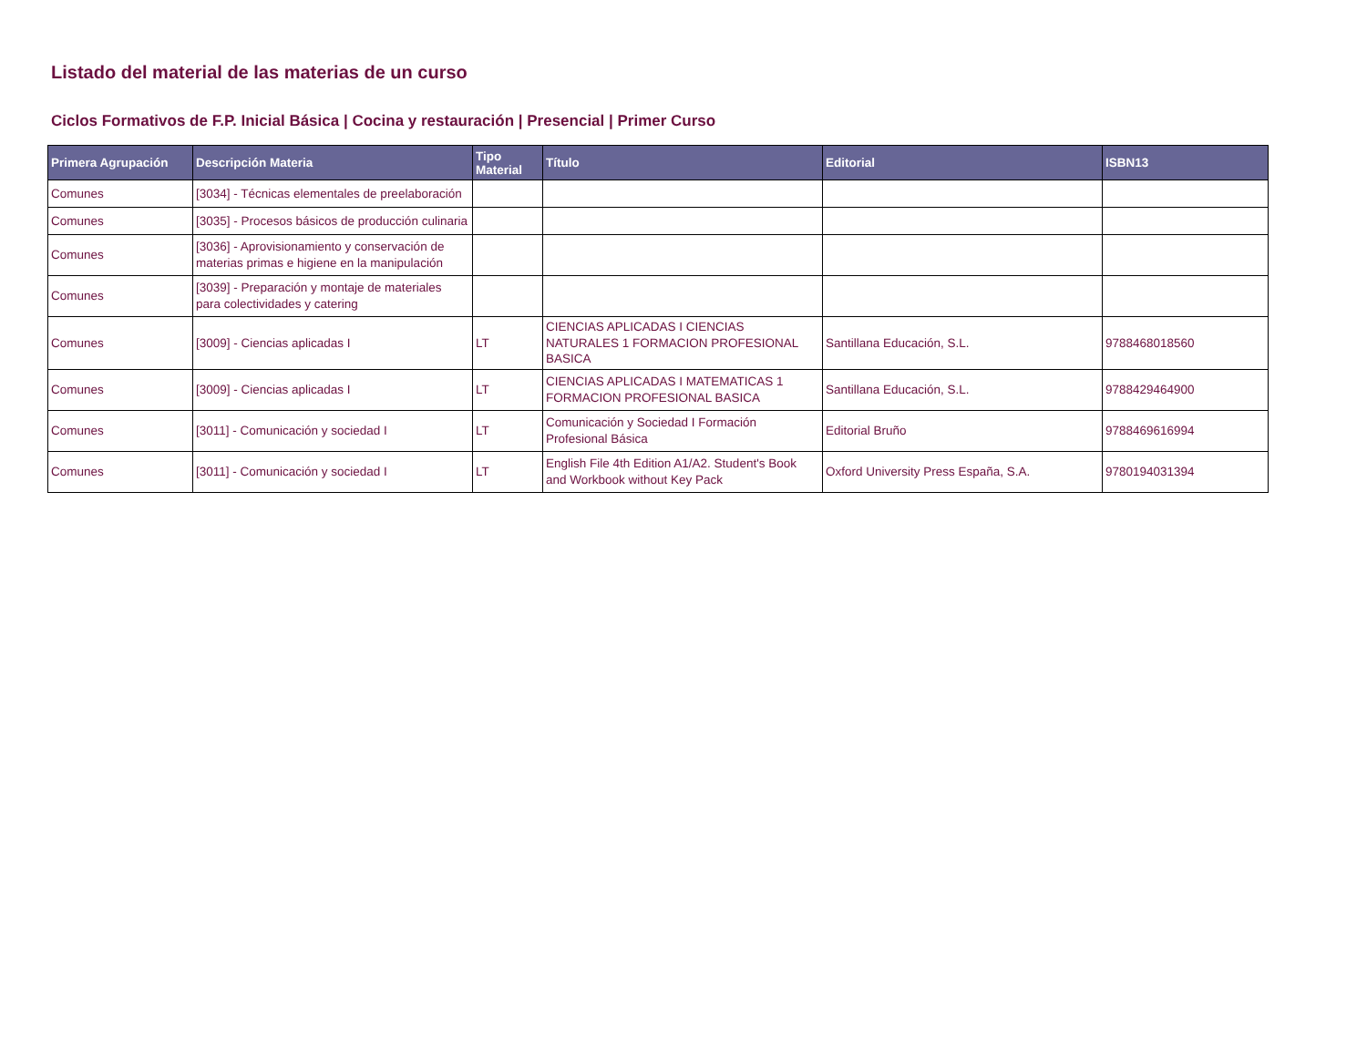Listado del material de las materias de un curso
Ciclos Formativos de F.P. Inicial Básica | Cocina y restauración | Presencial | Primer Curso
| Primera Agrupación | Descripción Materia | Tipo Material | Título | Editorial | ISBN13 |
| --- | --- | --- | --- | --- | --- |
| Comunes | [3034] - Técnicas elementales de preelaboración | | | | |
| Comunes | [3035] - Procesos básicos de producción culinaria | | | | |
| Comunes | [3036] - Aprovisionamiento y conservación de materias primas e higiene en la manipulación | | | | |
| Comunes | [3039] - Preparación y montaje de materiales para colectividades y catering | | | | |
| Comunes | [3009] - Ciencias aplicadas I | LT | CIENCIAS APLICADAS I CIENCIAS NATURALES 1 FORMACION PROFESIONAL BASICA | Santillana Educación, S.L. | 9788468018560 |
| Comunes | [3009] - Ciencias aplicadas I | LT | CIENCIAS APLICADAS I MATEMATICAS 1 FORMACION PROFESIONAL BASICA | Santillana Educación, S.L. | 9788429464900 |
| Comunes | [3011] - Comunicación y sociedad I | LT | Comunicación y Sociedad I Formación Profesional Básica | Editorial Bruño | 9788469616994 |
| Comunes | [3011] - Comunicación y sociedad I | LT | English File 4th Edition A1/A2. Student's Book and Workbook without Key Pack | Oxford University Press España, S.A. | 9780194031394 |